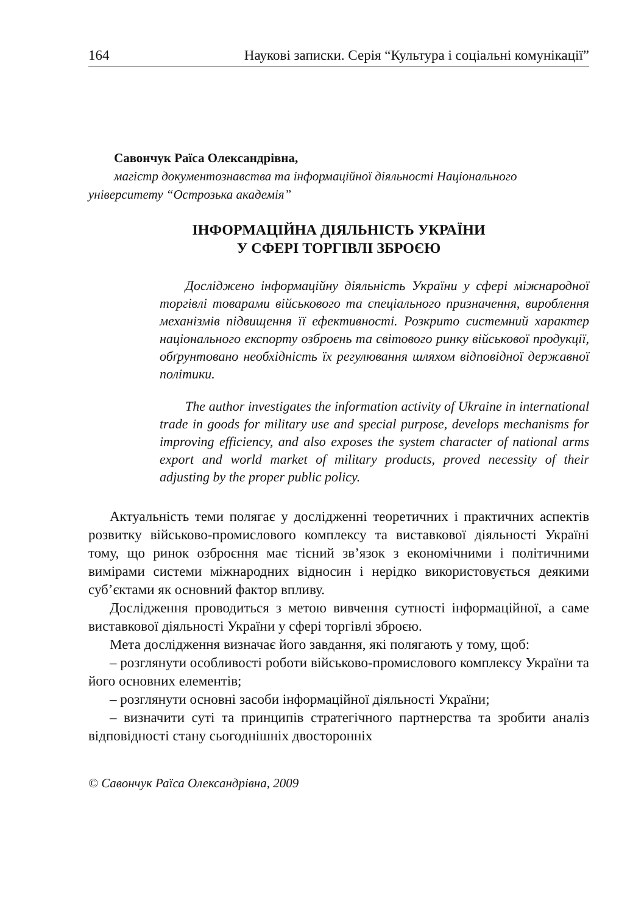164 Наукові записки. Серія “Культура і соціальні комунікації”
Савончук Раїса Олександрівна,
магістр документознавства та інформаційної діяльності Національного університету “Острозька академія”
ІНФОРМАЦІЙНА ДІЯЛЬНІСТЬ УКРАЇНИ
У СФЕРІ ТОРГІВЛІ ЗБРОЄЮ
Досліджено інформаційну діяльність України у сфері міжнародної торгівлі товарами військового та спеціального призначення, вироблення механізмів підвищення її ефективності. Розкрито системний характер національного експорту озброєнь та світового ринку військової продукції, обґрунтовано необхідність їх регулювання шляхом відповідної державної політики.
The author investigates the information activity of Ukraine in international trade in goods for military use and special purpose, develops mechanisms for improving efficiency, and also exposes the system character of national arms export and world market of military products, proved necessity of their adjusting by the proper public policy.
Актуальність теми полягає у дослідженні теоретичних і практичних аспектів розвитку військово-промислового комплексу та виставкової діяльності Україні тому, що ринок озброєння має тісний зв’язок з економічними і політичними вимірами системи міжнародних відносин і нерідко використовується деякими суб’єктами як основний фактор впливу.
Дослідження проводиться з метою вивчення сутності інформаційної, а саме виставкової діяльності України у сфері торгівлі зброєю.
Мета дослідження визначає його завдання, які полягають у тому, щоб:
– розглянути особливості роботи військово-промислового комплексу України та його основних елементів;
– розглянути основні засоби інформаційної діяльності України;
– визначити суті та принципів стратегічного партнерства та зробити аналіз відповідності стану сьогоднішніх двосторонніх
© Савончук Раїса Олександрівна, 2009